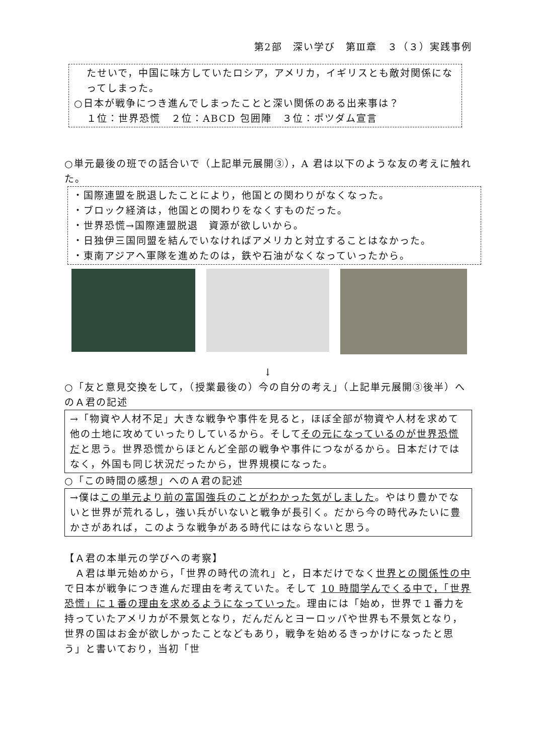第2部　深い学び　第Ⅲ章　３（３）実践事例
たせいで，中国に味方していたロシア，アメリカ，イギリスとも敵対関係になってしまった。
○日本が戦争につき進んでしまったことと深い関係のある出来事は？
１位：世界恐慌　２位：ABCD 包囲陣　３位：ポツダム宣言
○単元最後の班での話合いで（上記単元展開③），A 君は以下のような友の考えに触れた。
・国際連盟を脱退したことにより，他国との関わりがなくなった。
・ブロック経済は，他国との関わりをなくすものだった。
・世界恐慌→国際連盟脱退　資源が欲しいから。
・日独伊三国同盟を結んでいなければアメリカと対立することはなかった。
・東南アジアへ軍隊を進めたのは，鉄や石油がなくなっていったから。
↓
○「友と意見交換をして，（授業最後の）今の自分の考え」（上記単元展開③後半）へのＡ君の記述
→「物資や人材不足」大きな戦争や事件を見ると，ほぼ全部が物資や人材を求めて他の土地に攻めていったりしているから。そしてその元になっているのが世界恐慌だと思う。世界恐慌からほとんど全部の戦争や事件につながるから。日本だけではなく，外国も同じ状況だったから，世界規模になった。
○「この時間の感想」へのＡ君の記述
→僕はこの単元より前の富国強兵のことがわかった気がしました。やはり豊かでないと世界が荒れるし，強い兵がいないと戦争が長引く。だから今の時代みたいに豊かさがあれば，このような戦争がある時代にはならないと思う。
【Ａ君の本単元の学びへの考察】
　Ａ君は単元始めから，「世界の時代の流れ」と，日本だけでなく世界との関係性の中で日本が戦争につき進んだ理由を考えていた。そして 10 時間学んでくる中で，「世界恐慌」に１番の理由を求めるようになっていった。理由には「始め，世界で１番力を持っていたアメリカが不景気となり，だんだんとヨーロッパや世界も不景気となり，世界の国はお金が欲しかったことなどもあり，戦争を始めるきっかけになったと思う」と書いており，当初「世